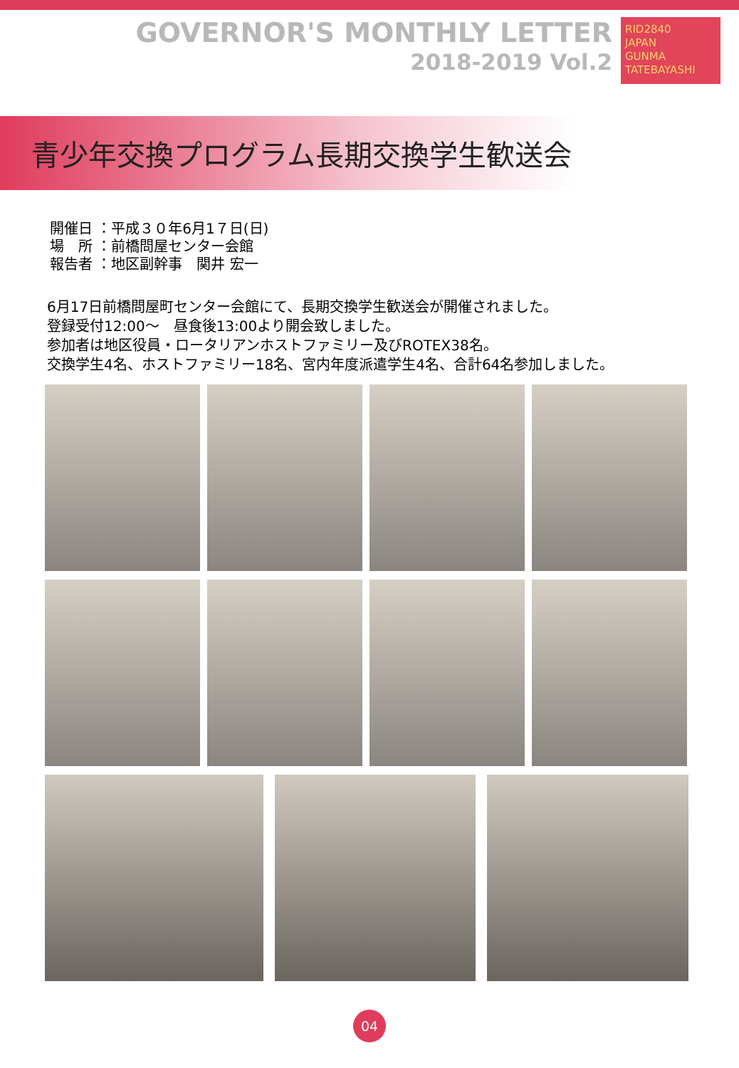GOVERNOR'S MONTHLY LETTER
2018-2019 Vol.2
RID2840
JAPAN
GUNMA TATEBAYASHI
青少年交換プログラム長期交換学生歓送会
開催日 ：平成３０年6月1７日(日)
場　所 ：前橋問屋センター会館
報告者 ：地区副幹事　関井 宏一
6月17日前橋問屋町センター会館にて、長期交換学生歓送会が開催されました。
登録受付12:00～　昼食後13:00より開会致しました。
参加者は地区役員・ロータリアンホストファミリー及びROTEX38名。
交換学生4名、ホストファミリー18名、宮内年度派遣学生4名、合計64名参加しました。
04